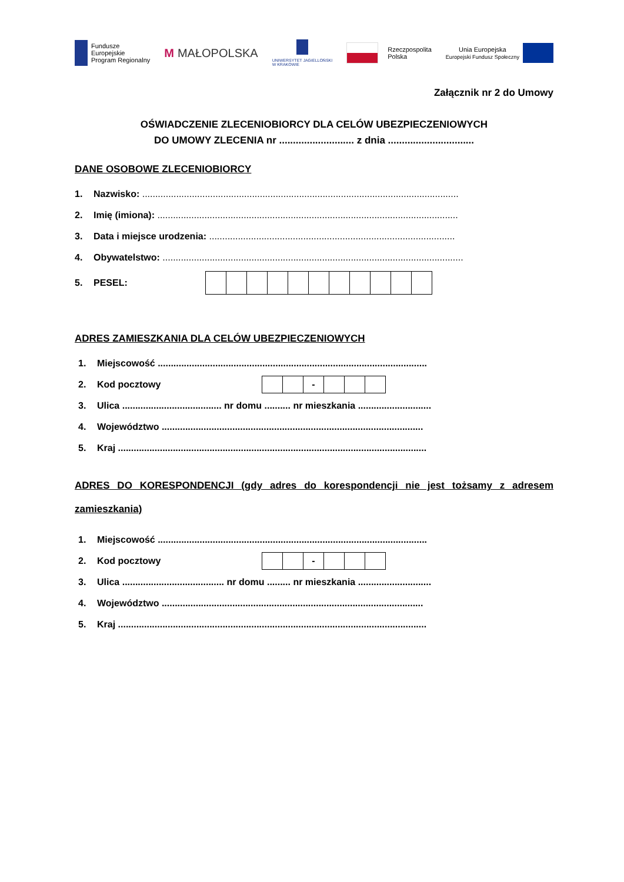Fundusze
Europejskie
Program Regionalny
M MAŁOPOLSKA
UNIWERSYTET JAGIELLOŃSKI
W KRAKOWIE
Rzeczpospolita
Polska
Unia Europejska
Europejski Fundusz Społeczny
Załącznik nr 2 do Umowy
OŚWIADCZENIE ZLECENIOBIORCY DLA CELÓW UBEZPIECZENIOWYCH
DO UMOWY ZLECENIA nr ........................... z dnia ...............................
DANE OSOBOWE ZLECENIOBIORCY
1. Nazwisko: .........................................................................................................................
2. Imię (imiona): ...................................................................................................................
3. Data i miejsce urodzenia: ..............................................................................................
4. Obywatelstwo: ...................................................................................................................
5. PESEL:
ADRES ZAMIESZKANIA DLA CELÓW UBEZPIECZENIOWYCH
1. Miejscowość .......................................................................................................
2. Kod pocztowy
| | | - | | | |
3. Ulica ...................................... nr domu .......... nr mieszkania ............................
4. Województwo ....................................................................................................
5. Kraj ......................................................................................................................
ADRES DO KORESPONDENCJI (gdy adres do korespondencji nie jest tożsamy z adresem zamieszkania)
1. Miejscowość .......................................................................................................
2. Kod pocztowy
| | | - | | | |
3. Ulica ....................................... nr domu ......... nr mieszkania ............................
4. Województwo ....................................................................................................
5. Kraj ......................................................................................................................